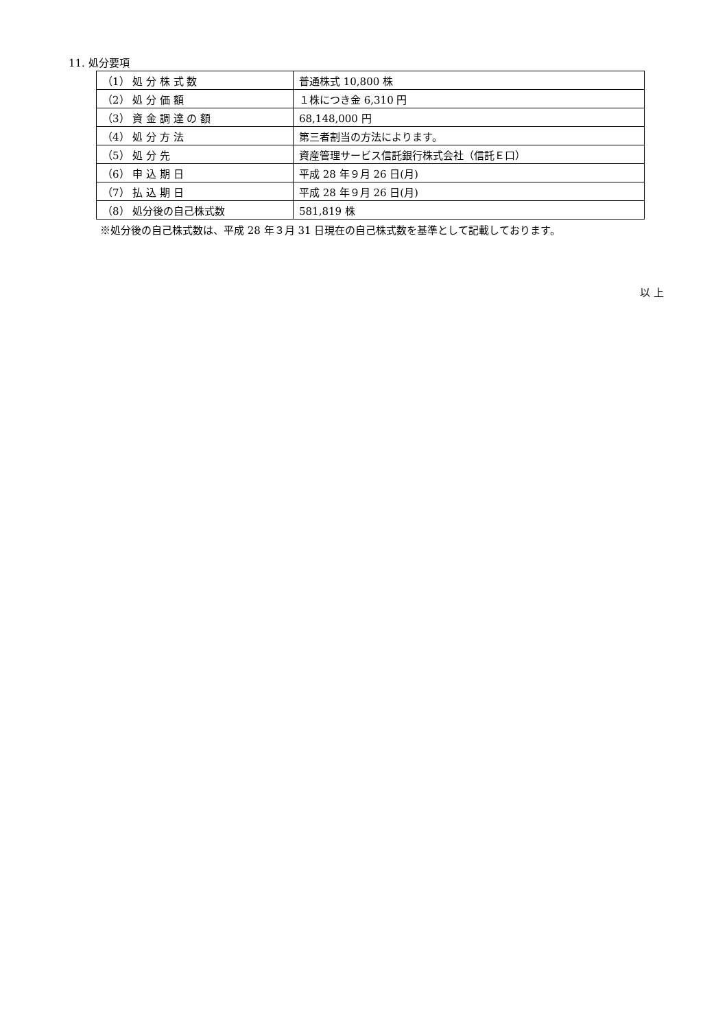11. 処分要項
| （1） 処 分 株 式 数 | 普通株式 10,800 株 |
| （2） 処 分 価 額 | １株につき金 6,310 円 |
| （3） 資 金 調 達 の 額 | 68,148,000 円 |
| （4） 処 分 方 法 | 第三者割当の方法によります。 |
| （5） 処 分 先 | 資産管理サービス信託銀行株式会社（信託Ｅ口） |
| （6） 申 込 期 日 | 平成 28 年９月 26 日(月) |
| （7） 払 込 期 日 | 平成 28 年９月 26 日(月) |
| （8） 処分後の自己株式数 | 581,819 株 |
※処分後の自己株式数は、平成 28 年３月 31 日現在の自己株式数を基準として記載しております。
以 上